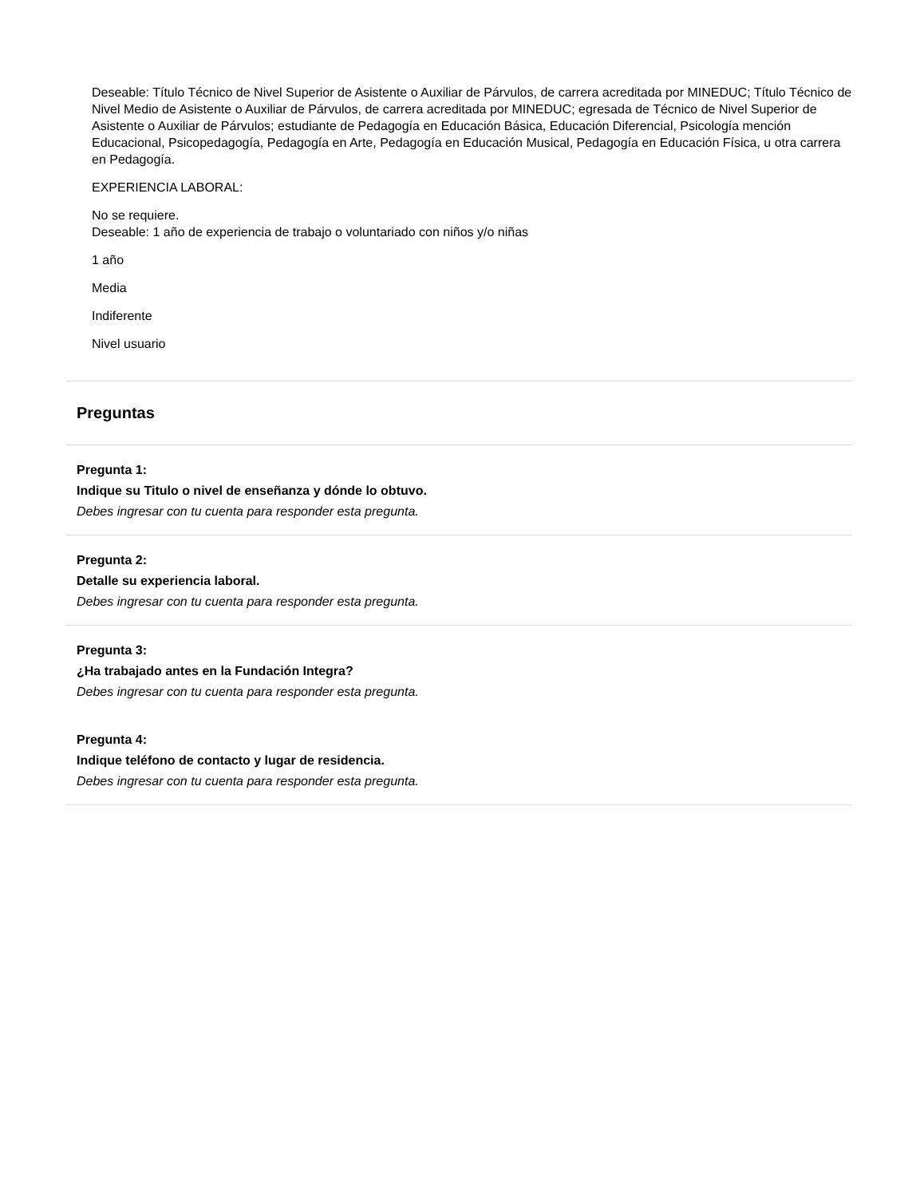Deseable: Título Técnico de Nivel Superior de Asistente o Auxiliar de Párvulos, de carrera acreditada por MINEDUC; Título Técnico de Nivel Medio de Asistente o Auxiliar de Párvulos, de carrera acreditada por MINEDUC; egresada de Técnico de Nivel Superior de Asistente o Auxiliar de Párvulos; estudiante de Pedagogía en Educación Básica, Educación Diferencial, Psicología mención Educacional, Psicopedagogía, Pedagogía en Arte, Pedagogía en Educación Musical, Pedagogía en Educación Física, u otra carrera en Pedagogía.
EXPERIENCIA LABORAL:
No se requiere.
Deseable: 1 año de experiencia de trabajo o voluntariado con niños y/o niñas
1 año
Media
Indiferente
Nivel usuario
Preguntas
Pregunta 1:
Indique su Titulo o nivel de enseñanza y dónde lo obtuvo.
Debes ingresar con tu cuenta para responder esta pregunta.
Pregunta 2:
Detalle su experiencia laboral.
Debes ingresar con tu cuenta para responder esta pregunta.
Pregunta 3:
¿Ha trabajado antes en la Fundación Integra?
Debes ingresar con tu cuenta para responder esta pregunta.
Pregunta 4:
Indique teléfono de contacto y lugar de residencia.
Debes ingresar con tu cuenta para responder esta pregunta.